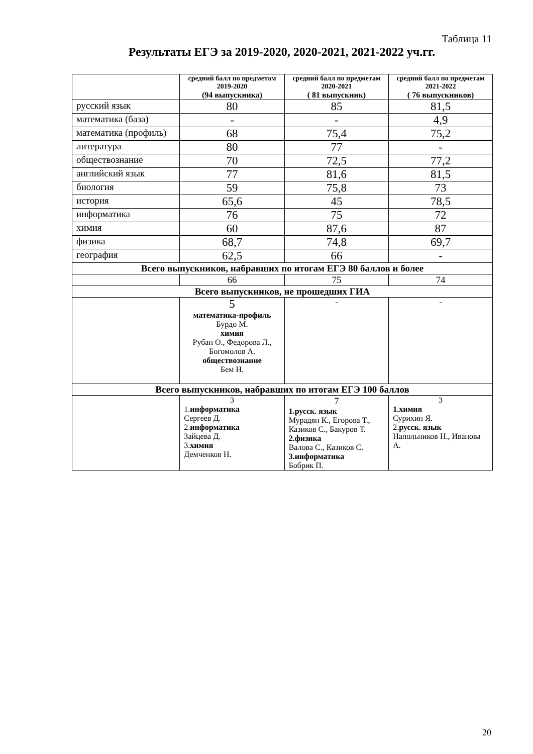Таблица 11
Результаты ЕГЭ за 2019-2020, 2020-2021, 2021-2022 уч.гг.
| | средний балл по предметам 2019-2020 (94 выпускника) | средний балл по предметам 2020-2021 ( 81 выпускник) | средний балл по предметам 2021-2022 ( 76 выпускников) |
| --- | --- | --- | --- |
| русский язык | 80 | 85 | 81,5 |
| математика (база) | - | - | 4,9 |
| математика (профиль) | 68 | 75,4 | 75,2 |
| литература | 80 | 77 | - |
| обществознание | 70 | 72,5 | 77,2 |
| английский язык | 77 | 81,6 | 81,5 |
| биология | 59 | 75,8 | 73 |
| история | 65,6 | 45 | 78,5 |
| информатика | 76 | 75 | 72 |
| химия | 60 | 87,6 | 87 |
| физика | 68,7 | 74,8 | 69,7 |
| география | 62,5 | 66 | - |
| Всего выпускников, набравших по итогам ЕГЭ 80 баллов и более | | | |
| | 66 | 75 | 74 |
| Всего выпускников, не прошедших ГИА | | | |
| | 5 математика-профиль Бурдо М. химия Рубан О., Федорова Л., Богомолов А. обществознание Бем Н. | - | - |
| Всего выпускников, набравших по итогам ЕГЭ 100 баллов | | | |
| | 3 1. информатика Сергеев Д. 2. информатика Зайцева Д. 3. химия Демченков Н. | 7 1.русск. язык Мурадян К., Егорова Т., Казиков С., Бакуров Т. 2.физика Валова С., Казиков С. 3.информатика Бобрик П. | 3 1.химия Сурихин Я. 2. русск. язык Напольников Н., Иванова А. |
20